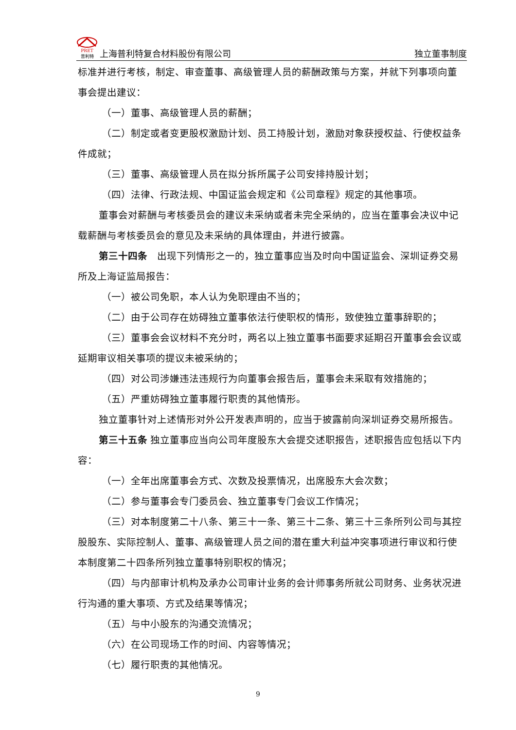PRET 普利特 上海普利特复合材料股份有限公司
独立董事制度
标准并进行考核，制定、审查董事、高级管理人员的薪酬政策与方案，并就下列事项向董事会提出建议：
（一）董事、高级管理人员的薪酬；
（二）制定或者变更股权激励计划、员工持股计划，激励对象获授权益、行使权益条件成就；
（三）董事、高级管理人员在拟分拆所属子公司安排持股计划；
（四）法律、行政法规、中国证监会规定和《公司章程》规定的其他事项。
董事会对薪酬与考核委员会的建议未采纳或者未完全采纳的，应当在董事会决议中记载薪酬与考核委员会的意见及未采纳的具体理由，并进行披露。
第三十四条　出现下列情形之一的，独立董事应当及时向中国证监会、深圳证券交易所及上海证监局报告：
（一）被公司免职，本人认为免职理由不当的；
（二）由于公司存在妨碍独立董事依法行使职权的情形，致使独立董事辞职的；
（三）董事会会议材料不充分时，两名以上独立董事书面要求延期召开董事会会议或延期审议相关事项的提议未被采纳的；
（四）对公司涉嫌违法违规行为向董事会报告后，董事会未采取有效措施的；
（五）严重妨碍独立董事履行职责的其他情形。
独立董事针对上述情形对外公开发表声明的，应当于披露前向深圳证券交易所报告。
第三十五条 独立董事应当向公司年度股东大会提交述职报告，述职报告应包括以下内容：
（一）全年出席董事会方式、次数及投票情况，出席股东大会次数；
（二）参与董事会专门委员会、独立董事专门会议工作情况；
（三）对本制度第二十八条、第三十一条、第三十二条、第三十三条所列公司与其控股股东、实际控制人、董事、高级管理人员之间的潜在重大利益冲突事项进行审议和行使本制度第二十四条所列独立董事特别职权的情况；
（四）与内部审计机构及承办公司审计业务的会计师事务所就公司财务、业务状况进行沟通的重大事项、方式及结果等情况；
（五）与中小股东的沟通交流情况；
（六）在公司现场工作的时间、内容等情况；
（七）履行职责的其他情况。
9